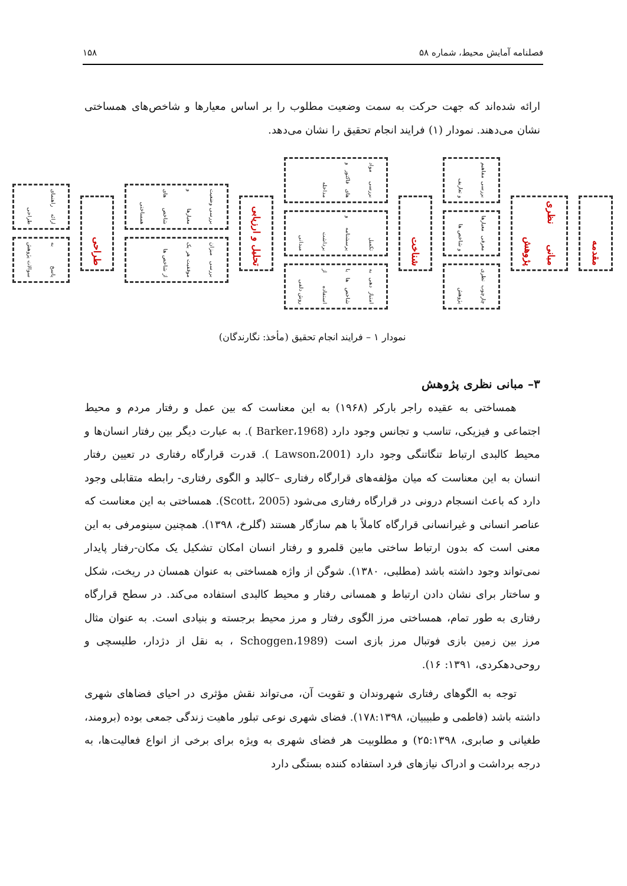فصلنامه آمایش محیط، شماره ۵۸ ۱۵۸
ارائه شده‌اند که جهت حرکت به سمت وضعیت مطلوب را بر اساس معیارها و شاخص‌های همساختی نشان می‌دهند. نمودار (۱) فرایند انجام تحقیق را نشان می‌دهد.
مقدمه
مبانی نظری پژوهش
بررسی مفاهیم و تعاریف
معرفی معیارها و شاخص ها
چارچوب نظری پژوهش
شناخت
بررسی مواد های فاکتور و مداخله
تکمیل پرسشنامه و برداشت میدانی
امتیاز دهی به شاخص ها با استفاده از روش دلفی
تحلیل و ارزیابی
بررسی وضعیت معیارها و شاخص های همساختی
بررسی میزان موفقیت هر یک از شاخص ها
طراحی
ارائه راهنمای طراحی
پاسخ به سوالات پژوهش
نمودار ۱ – فرایند انجام تحقیق (مأخذ: نگارندگان)
۳– مبانی نظری پژوهش
همساختی به عقیده راجر بارکر (۱۹۶۸) به این معناست که بین عمل و رفتار مردم و محیط اجتماعی و فیزیکی، تناسب و تجانس وجود دارد (Barker،1968 ). به عبارت دیگر بین رفتار انسان‌ها و محیط کالبدی ارتباط تنگاتنگی وجود دارد (Lawson،2001 ). قدرت قرارگاه رفتاری در تعیین رفتار انسان به این معناست که میان مؤلفه‌های قرارگاه رفتاری –کالبد و الگوی رفتاری- رابطه متقابلی وجود دارد که باعث انسجام درونی در قرارگاه رفتاری می‌شود (Scott، 2005). همساختی به این معناست که عناصر انسانی و غیرانسانی قرارگاه کاملاً با هم سازگار هستند (گلرخ، ۱۳۹۸). همچنین سینومرفی به این معنی است که بدون ارتباط ساختی مابین قلمرو و رفتار انسان امکان تشکیل یک مکان-رفتار پایدار نمی‌تواند وجود داشته باشد (مطلبی، ۱۳۸۰). شوگن از واژه همساختی به عنوان همسان در ریخت، شکل و ساختار برای نشان دادن ارتباط و همسانی رفتار و محیط کالبدی استفاده می‌کند. در سطح قرارگاه رفتاری به طور تمام، همساختی مرز الگوی رفتار و مرز محیط برجسته و بنیادی است. به عنوان مثال مرز بین زمین بازی فوتبال مرز بازی است (Schoggen،1989 ، به نقل از دژدار، طلیسچی و روحی‌دهکردی، ۱۳۹۱: ۱۶).
توجه به الگوهای رفتاری شهروندان و تقویت آن، می‌تواند نقش مؤثری در احیای فضاهای شهری داشته باشد (فاطمی و طبیبیان، ۱۷۸:۱۳۹۸). فضای شهری نوعی تبلور ماهیت زندگی جمعی بوده (برومند، طغیانی و صابری، ۲۵:۱۳۹۸) و مطلوبیت هر فضای شهری به ویژه برای برخی از انواع فعالیت‌ها، به درجه برداشت و ادراک نیازهای فرد استفاده کننده بستگی دارد